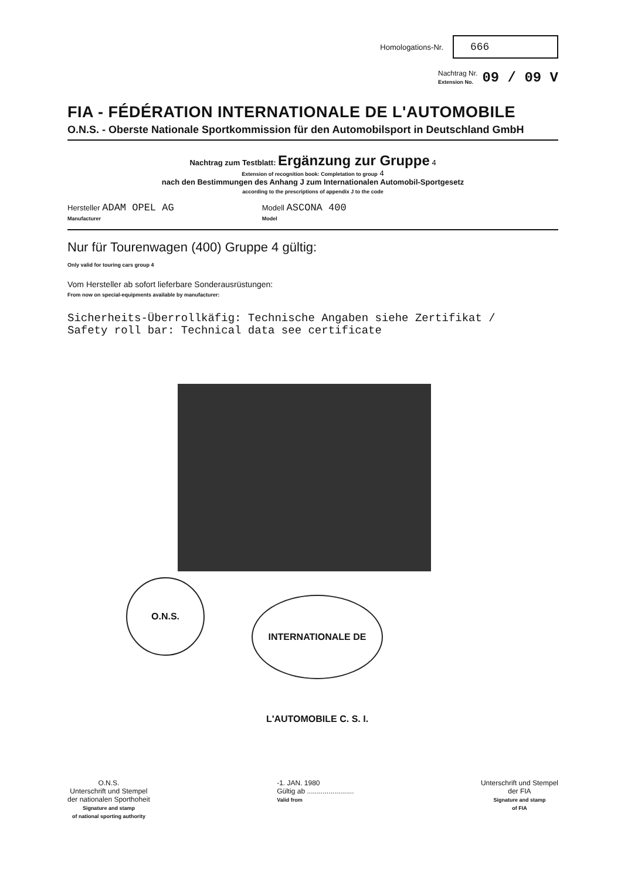Homologations-Nr.
666
Nachtrag Nr.
Extension No. 09 / 09 V
FIA - FÉDÉRATION INTERNATIONALE DE L'AUTOMOBILE
O.N.S. - Oberste Nationale Sportkommission für den Automobilsport in Deutschland GmbH
Nachtrag zum Testblatt: Ergänzung zur Gruppe 4
Extension of recognition book: Completation to group 4
nach den Bestimmungen des Anhang J zum Internationalen Automobil-Sportgesetz
according to the prescriptions of appendix J to the code
Hersteller ADAM OPEL AG
Manufacturer
Modell ASCONA 400
Model
Nur für Tourenwagen (400) Gruppe 4 gültig:
Only valid for touring cars group 4
Vom Hersteller ab sofort lieferbare Sonderausrüstungen:
From now on special-equipments available by manufacturer:
Sicherheits-Überrollkäfig: Technische Angaben siehe Zertifikat /
Safety roll bar: Technical data see certificate
O.N.S.
INTERNATIONALE DE L'AUTOMOBILE C. S. I.
O.N.S.
Unterschrift und Stempel
der nationalen Sporthoheit
Signature and stamp
of national sporting authority
-1. JAN. 1980
Gültig ab ........................
Valid from
Unterschrift und Stempel
der FIA
Signature and stamp
of FIA